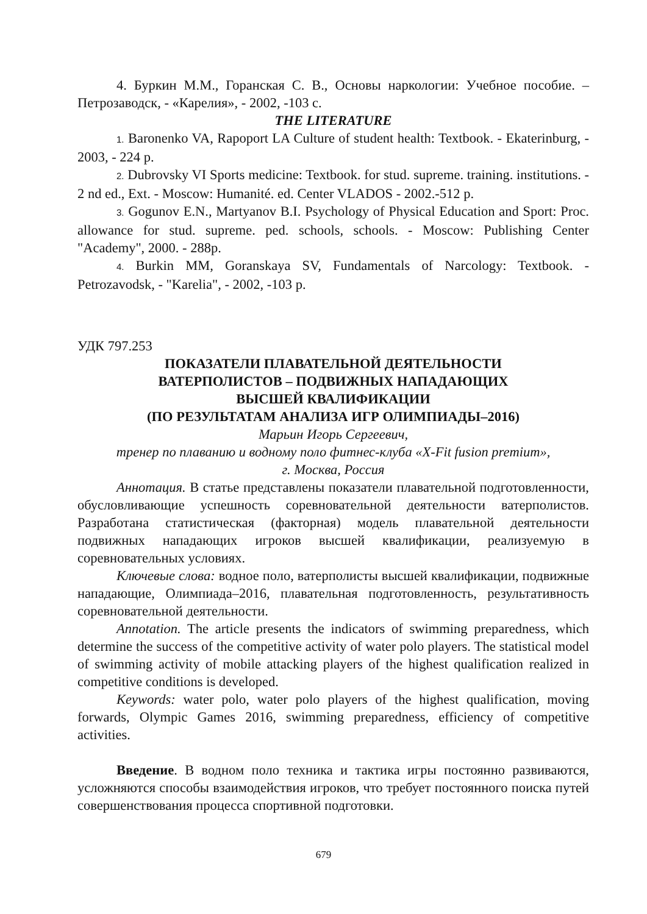4. Буркин М.М., Горанская С. В., Основы наркологии: Учебное пособие. – Петрозаводск, - «Карелия», - 2002, -103 с.
THE LITERATURE
1. Baronenko VA, Rapoport LA Culture of student health: Textbook. - Ekaterinburg, - 2003, - 224 p.
2. Dubrovsky VI Sports medicine: Textbook. for stud. supreme. training. institutions. - 2 nd ed., Ext. - Moscow: Humanité. ed. Center VLADOS - 2002.-512 p.
3. Gogunov E.N., Martyanov B.I. Psychology of Physical Education and Sport: Proc. allowance for stud. supreme. ped. schools, schools. - Moscow: Publishing Center "Academy", 2000. - 288p.
4. Burkin MM, Goranskaya SV, Fundamentals of Narcology: Textbook. - Petrozavodsk, - "Karelia", - 2002, -103 p.
УДК 797.253
ПОКАЗАТЕЛИ ПЛАВАТЕЛЬНОЙ ДЕЯТЕЛЬНОСТИ
ВАТЕРПОЛИСТОВ – ПОДВИЖНЫХ НАПАДАЮЩИХ
ВЫСШЕЙ КВАЛИФИКАЦИИ
(ПО РЕЗУЛЬТАТАМ АНАЛИЗА ИГР ОЛИМПИАДЫ–2016)
Марьин Игорь Сергеевич,
тренер по плаванию и водному поло фитнес-клуба «X-Fit fusion premium»,
г. Москва, Россия
Аннотация. В статье представлены показатели плавательной подготовленности, обусловливающие успешность соревновательной деятельности ватерполистов. Разработана статистическая (факторная) модель плавательной деятельности подвижных нападающих игроков высшей квалификации, реализуемую в соревновательных условиях.
Ключевые слова: водное поло, ватерполисты высшей квалификации, подвижные нападающие, Олимпиада–2016, плавательная подготовленность, результативность соревновательной деятельности.
Annotation. The article presents the indicators of swimming preparedness, which determine the success of the competitive activity of water polo players. The statistical model of swimming activity of mobile attacking players of the highest qualification realized in competitive conditions is developed.
Keywords: water polo, water polo players of the highest qualification, moving forwards, Olympic Games 2016, swimming preparedness, efficiency of competitive activities.
Введение. В водном поло техника и тактика игры постоянно развиваются, усложняются способы взаимодействия игроков, что требует постоянного поиска путей совершенствования процесса спортивной подготовки.
679